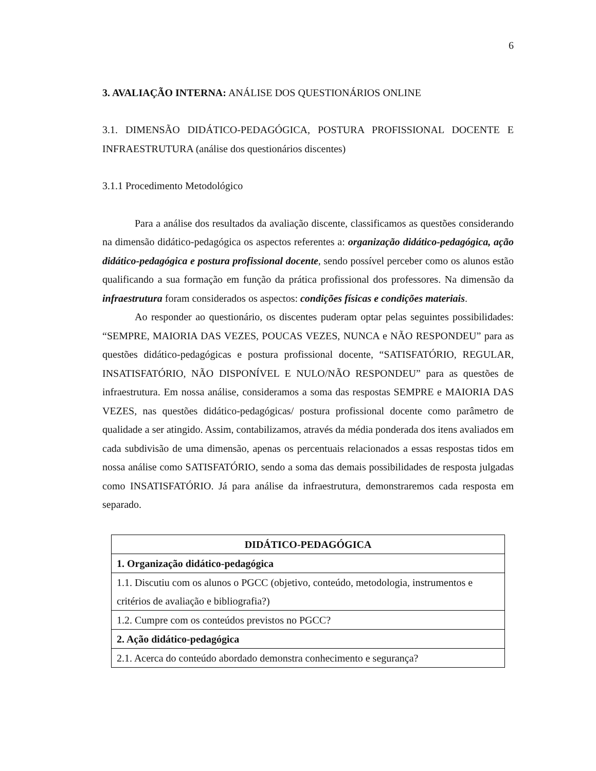6
3. AVALIAÇÃO INTERNA: ANÁLISE DOS QUESTIONÁRIOS ONLINE
3.1. DIMENSÃO DIDÁTICO-PEDAGÓGICA, POSTURA PROFISSIONAL DOCENTE E INFRAESTRUTURA (análise dos questionários discentes)
3.1.1 Procedimento Metodológico
Para a análise dos resultados da avaliação discente, classificamos as questões considerando na dimensão didático-pedagógica os aspectos referentes a: organização didático-pedagógica, ação didático-pedagógica e postura profissional docente, sendo possível perceber como os alunos estão qualificando a sua formação em função da prática profissional dos professores. Na dimensão da infraestrutura foram considerados os aspectos: condições físicas e condições materiais.
Ao responder ao questionário, os discentes puderam optar pelas seguintes possibilidades: “SEMPRE, MAIORIA DAS VEZES, POUCAS VEZES, NUNCA e NÃO RESPONDEU” para as questões didático-pedagógicas e postura profissional docente, “SATISFATÓRIO, REGULAR, INSATISFATÓRIO, NÃO DISPONÍVEL E NULO/NÃO RESPONDEU” para as questões de infraestrutura. Em nossa análise, consideramos a soma das respostas SEMPRE e MAIORIA DAS VEZES, nas questões didático-pedagógicas/ postura profissional docente como parâmetro de qualidade a ser atingido. Assim, contabilizamos, através da média ponderada dos itens avaliados em cada subdivisão de uma dimensão, apenas os percentuais relacionados a essas respostas tidos em nossa análise como SATISFATÓRIO, sendo a soma das demais possibilidades de resposta julgadas como INSATISFATÓRIO. Já para análise da infraestrutura, demonstraremos cada resposta em separado.
| DIDÁTICO-PEDAGÓGICA |
| --- |
| 1. Organização didático-pedagógica |
| 1.1. Discutiu com os alunos o PGCC (objetivo, conteúdo, metodologia, instrumentos e critérios de avaliação e bibliografia?) |
| 1.2. Cumpre com os conteúdos previstos no PGCC? |
| 2. Ação didático-pedagógica |
| 2.1. Acerca do conteúdo abordado demonstra conhecimento e segurança? |